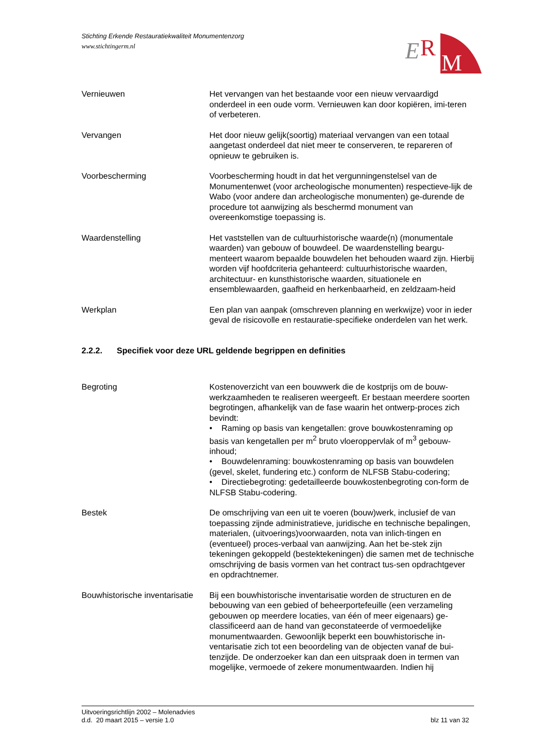Stichting Erkende Restauratiekwaliteit Monumentenzorg
www.stichtingerm.nl
E
R
M
Vernieuwen Het vervangen van het bestaande voor een nieuw vervaardigd onderdeel in een oude vorm. Vernieuwen kan door kopiëren, imi-teren of verbeteren.
Vervangen Het door nieuw gelijk(soortig) materiaal vervangen van een totaal aangetast onderdeel dat niet meer te conserveren, te repareren of opnieuw te gebruiken is.
Voorbescherming Voorbescherming houdt in dat het vergunningenstelsel van de Monumentenwet (voor archeologische monumenten) respectieve-lijk de Wabo (voor andere dan archeologische monumenten) ge-durende de procedure tot aanwijzing als beschermd monument van overeenkomstige toepassing is.
Waardenstelling Het vaststellen van de cultuurhistorische waarde(n) (monumentale waarden) van gebouw of bouwdeel. De waardenstelling beargu-menteert waarom bepaalde bouwdelen het behouden waard zijn. Hierbij worden vijf hoofdcriteria gehanteerd: cultuurhistorische waarden, architectuur- en kunsthistorische waarden, situationele en ensemblewaarden, gaafheid en herkenbaarheid, en zeldzaam-heid
Werkplan Een plan van aanpak (omschreven planning en werkwijze) voor in ieder geval de risicovolle en restauratie-specifieke onderdelen van het werk.
2.2.2. Specifiek voor deze URL geldende begrippen en definities
Begroting Kostenoverzicht van een bouwwerk die de kostprijs om de bouw-werkzaamheden te realiseren weergeeft. Er bestaan meerdere soorten begrotingen, afhankelijk van de fase waarin het ontwerp-proces zich bevindt:
• Raming op basis van kengetallen: grove bouwkostenraming op basis van kengetallen per m<sup>2</sup> bruto vloeroppervlak of m<sup>3</sup> gebouw-inhoud;
• Bouwdelenraming: bouwkostenraming op basis van bouwdelen (gevel, skelet, fundering etc.) conform de NLFSB Stabu-codering;
• Directiebegroting: gedetailleerde bouwkostenbegroting con-form de NLFSB Stabu-codering.
Bestek De omschrijving van een uit te voeren (bouw)werk, inclusief de van toepassing zijnde administratieve, juridische en technische bepalingen, materialen, (uitvoerings)voorwaarden, nota van inlich-tingen en (eventueel) proces-verbaal van aanwijzing. Aan het be-stek zijn tekeningen gekoppeld (bestektekeningen) die samen met de technische omschrijving de basis vormen van het contract tus-sen opdrachtgever en opdrachtnemer.
Bouwhistorische inventarisatie
Bij een bouwhistorische inventarisatie worden de structuren en de bebouwing van een gebied of beheerportefeuille (een verzameling gebouwen op meerdere locaties, van één of meer eigenaars) ge-classificeerd aan de hand van geconstateerde of vermoedelijke monumentwaarden. Gewoonlijk beperkt een bouwhistorische in-ventarisatie zich tot een beoordeling van de objecten vanaf de bui-tenzijde. De onderzoeker kan dan een uitspraak doen in termen van mogelijke, vermoede of zekere monumentwaarden. Indien hij
Uitvoeringsrichtlijn 2002 – Molenadvies
d.d. 20 maart 2015 – versie 1.0
blz 11 van 32